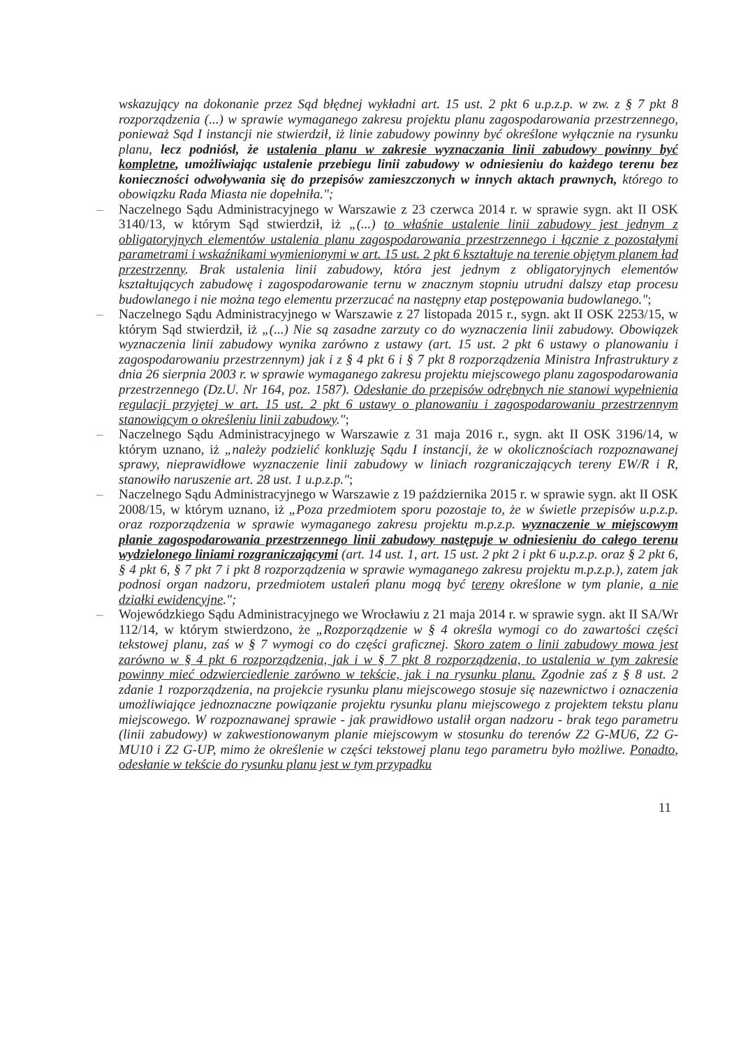wskazujący na dokonanie przez Sąd błędnej wykładni art. 15 ust. 2 pkt 6 u.p.z.p. w zw. z § 7 pkt 8 rozporządzenia (...) w sprawie wymaganego zakresu projektu planu zagospodarowania przestrzennego, ponieważ Sąd I instancji nie stwierdził, iż linie zabudowy powinny być określone wyłącznie na rysunku planu, lecz podniósł, że ustalenia planu w zakresie wyznaczania linii zabudowy powinny być kompletne, umożliwiając ustalenie przebiegu linii zabudowy w odniesieniu do każdego terenu bez konieczności odwoływania się do przepisów zamieszczonych w innych aktach prawnych, którego to obowiązku Rada Miasta nie dopełniła.";
– Naczelnego Sądu Administracyjnego w Warszawie z 23 czerwca 2014 r. w sprawie sygn. akt II OSK 3140/13, w którym Sąd stwierdził, iż „(...) to właśnie ustalenie linii zabudowy jest jednym z obligatoryjnych elementów ustalenia planu zagospodarowania przestrzennego i łącznie z pozostałymi parametrami i wskaźnikami wymienionymi w art. 15 ust. 2 pkt 6 kształtuje na terenie objętym planem ład przestrzenny. Brak ustalenia linii zabudowy, która jest jednym z obligatoryjnych elementów kształtujących zabudowę i zagospodarowanie ternu w znacznym stopniu utrudni dalszy etap procesu budowlanego i nie można tego elementu przerzucać na następny etap postępowania budowlanego.";
– Naczelnego Sądu Administracyjnego w Warszawie z 27 listopada 2015 r., sygn. akt II OSK 2253/15, w którym Sąd stwierdził, iż „(...) Nie są zasadne zarzuty co do wyznaczenia linii zabudowy. Obowiązek wyznaczenia linii zabudowy wynika zarówno z ustawy (art. 15 ust. 2 pkt 6 ustawy o planowaniu i zagospodarowaniu przestrzennym) jak i z § 4 pkt 6 i § 7 pkt 8 rozporządzenia Ministra Infrastruktury z dnia 26 sierpnia 2003 r. w sprawie wymaganego zakresu projektu miejscowego planu zagospodarowania przestrzennego (Dz.U. Nr 164, poz. 1587). Odesłanie do przepisów odrębnych nie stanowi wypełnienia regulacji przyjętej w art. 15 ust. 2 pkt 6 ustawy o planowaniu i zagospodarowaniu przestrzennym stanowiącym o określeniu linii zabudowy.";
– Naczelnego Sądu Administracyjnego w Warszawie z 31 maja 2016 r., sygn. akt II OSK 3196/14, w którym uznano, iż „należy podzielić konkluzję Sądu I instancji, że w okolicznościach rozpoznawanej sprawy, nieprawidłowe wyznaczenie linii zabudowy w liniach rozgraniczających tereny EW/R i R, stanowiło naruszenie art. 28 ust. 1 u.p.z.p.";
– Naczelnego Sądu Administracyjnego w Warszawie z 19 października 2015 r. w sprawie sygn. akt II OSK 2008/15, w którym uznano, iż „Poza przedmiotem sporu pozostaje to, że w świetle przepisów u.p.z.p. oraz rozporządzenia w sprawie wymaganego zakresu projektu m.p.z.p. wyznaczenie w miejscowym planie zagospodarowania przestrzennego linii zabudowy następuje w odniesieniu do całego terenu wydzielonego liniami rozgraniczającymi (art. 14 ust. 1, art. 15 ust. 2 pkt 2 i pkt 6 u.p.z.p. oraz § 2 pkt 6, § 4 pkt 6, § 7 pkt 7 i pkt 8 rozporządzenia w sprawie wymaganego zakresu projektu m.p.z.p.), zatem jak podnosi organ nadzoru, przedmiotem ustaleń planu mogą być tereny określone w tym planie, a nie działki ewidencyjne.";
– Wojewódzkiego Sądu Administracyjnego we Wrocławiu z 21 maja 2014 r. w sprawie sygn. akt II SA/Wr 112/14, w którym stwierdzono, że „Rozporządzenie w § 4 określa wymogi co do zawartości części tekstowej planu, zaś w § 7 wymogi co do części graficznej. Skoro zatem o linii zabudowy mowa jest zarówno w § 4 pkt 6 rozporządzenia, jak i w § 7 pkt 8 rozporządzenia, to ustalenia w tym zakresie powinny mieć odzwierciedlenie zarówno w tekście, jak i na rysunku planu. Zgodnie zaś z § 8 ust. 2 zdanie 1 rozporządzenia, na projekcie rysunku planu miejscowego stosuje się nazewnictwo i oznaczenia umożliwiające jednoznaczne powiązanie projektu rysunku planu miejscowego z projektem tekstu planu miejscowego. W rozpoznawanej sprawie - jak prawidłowo ustalił organ nadzoru - brak tego parametru (linii zabudowy) w zakwestionowanym planie miejscowym w stosunku do terenów Z2 G-MU6, Z2 G-MU10 i Z2 G-UP, mimo że określenie w części tekstowej planu tego parametru było możliwe. Ponadto, odesłanie w tekście do rysunku planu jest w tym przypadku
11